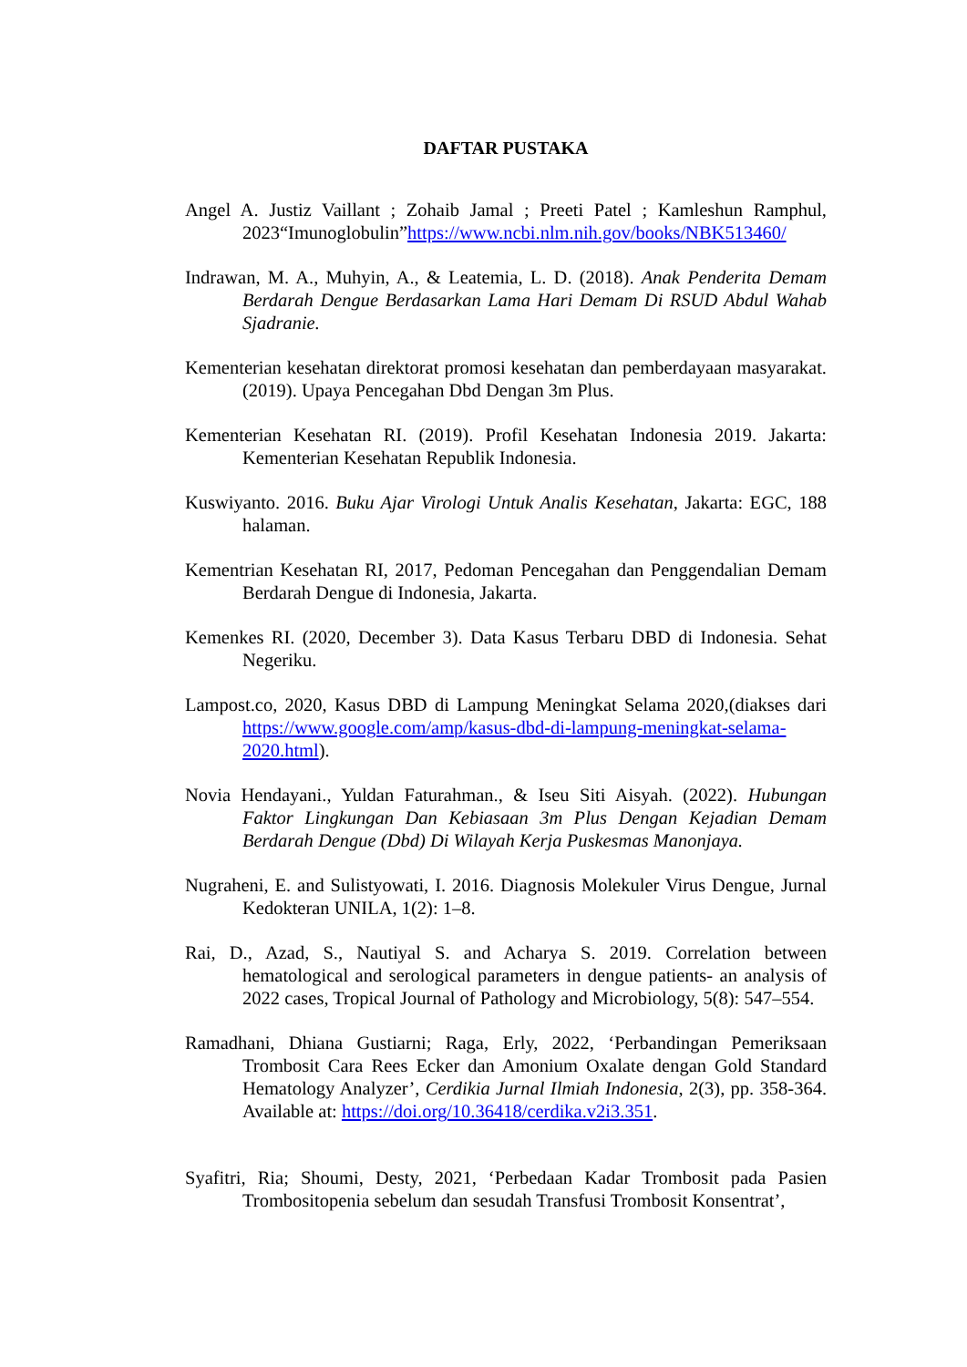DAFTAR PUSTAKA
Angel A. Justiz Vaillant ; Zohaib Jamal ; Preeti Patel ; Kamleshun Ramphul, 2023“Imunoglobulin”https://www.ncbi.nlm.nih.gov/books/NBK513460/
Indrawan, M. A., Muhyin, A., & Leatemia, L. D. (2018). Anak Penderita Demam Berdarah Dengue Berdasarkan Lama Hari Demam Di RSUD Abdul Wahab Sjadranie.
Kementerian kesehatan direktorat promosi kesehatan dan pemberdayaan masyarakat. (2019). Upaya Pencegahan Dbd Dengan 3m Plus.
Kementerian Kesehatan RI. (2019). Profil Kesehatan Indonesia 2019. Jakarta: Kementerian Kesehatan Republik Indonesia.
Kuswiyanto. 2016. Buku Ajar Virologi Untuk Analis Kesehatan, Jakarta: EGC, 188 halaman.
Kementrian Kesehatan RI, 2017, Pedoman Pencegahan dan Penggendalian Demam Berdarah Dengue di Indonesia, Jakarta.
Kemenkes RI. (2020, December 3). Data Kasus Terbaru DBD di Indonesia. Sehat Negeriku.
Lampost.co, 2020, Kasus DBD di Lampung Meningkat Selama 2020,(diakses dari https://www.google.com/amp/kasus-dbd-di-lampung-meningkat-selama-2020.html).
Novia Hendayani., Yuldan Faturahman., & Iseu Siti Aisyah. (2022). Hubungan Faktor Lingkungan Dan Kebiasaan 3m Plus Dengan Kejadian Demam Berdarah Dengue (Dbd) Di Wilayah Kerja Puskesmas Manonjaya.
Nugraheni, E. and Sulistyowati, I. 2016. Diagnosis Molekuler Virus Dengue, Jurnal Kedokteran UNILA, 1(2): 1–8.
Rai, D., Azad, S., Nautiyal S. and Acharya S. 2019. Correlation between hematological and serological parameters in dengue patients- an analysis of 2022 cases, Tropical Journal of Pathology and Microbiology, 5(8): 547–554.
Ramadhani, Dhiana Gustiarni; Raga, Erly, 2022, ‘Perbandingan Pemeriksaan Trombosit Cara Rees Ecker dan Amonium Oxalate dengan Gold Standard Hematology Analyzer’, Cerdikia Jurnal Ilmiah Indonesia, 2(3), pp. 358-364. Available at: https://doi.org/10.36418/cerdika.v2i3.351.
Syafitri, Ria; Shoumi, Desty, 2021, ‘Perbedaan Kadar Trombosit pada Pasien Trombositopenia sebelum dan sesudah Transfusi Trombosit Konsentrat’,